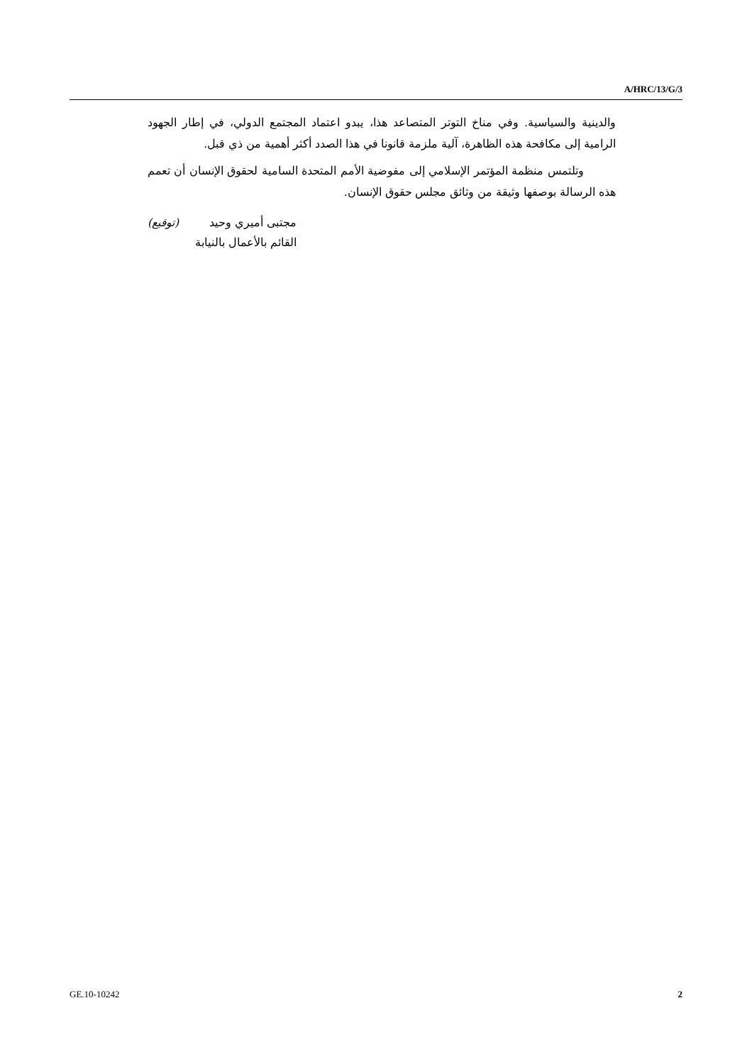A/HRC/13/G/3
والدينية والسياسية. وفي مناخ التوتر المتصاعد هذا، يبدو اعتماد المجتمع الدولي، في إطار الجهود الرامية إلى مكافحة هذه الظاهرة، آلية ملزمة قانونا في هذا الصدد أكثر أهمية من ذي قبل.
وتلتمس منظمة المؤتمر الإسلامي إلى مفوضية الأمم المتحدة السامية لحقوق الإنسان أن تعمم هذه الرسالة بوصفها وثيقة من وثائق مجلس حقوق الإنسان.
(توقيع) مجتبى أميري وحيد
القائم بالأعمال بالنيابة
GE.10-10242 2